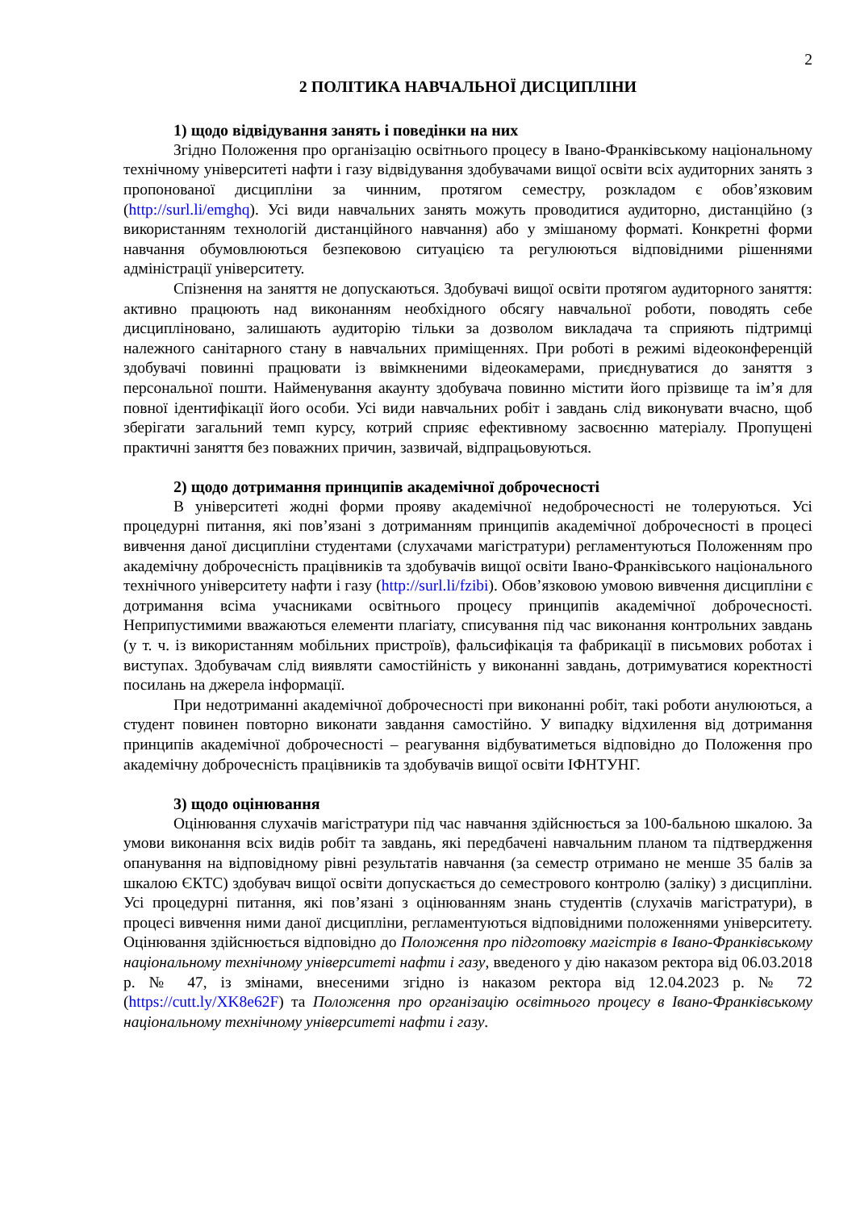2
2 ПОЛІТИКА НАВЧАЛЬНОЇ ДИСЦИПЛІНИ
1) щодо відвідування занять і поведінки на них
Згідно Положення про організацію освітнього процесу в Івано-Франківському національному технічному університеті нафти і газу відвідування здобувачами вищої освіти всіх аудиторних занять з пропонованої дисципліни за чинним, протягом семестру, розкладом є обов’язковим (http://surl.li/emghq). Усі види навчальних занять можуть проводитися аудиторно, дистанційно (з використанням технологій дистанційного навчання) або у змішаному форматі. Конкретні форми навчання обумовлюються безпековою ситуацією та регулюються відповідними рішеннями адміністрації університету.
Спізнення на заняття не допускаються. Здобувачі вищої освіти протягом аудиторного заняття: активно працюють над виконанням необхідного обсягу навчальної роботи, поводять себе дисципліновано, залишають аудиторію тільки за дозволом викладача та сприяють підтримці належного санітарного стану в навчальних приміщеннях. При роботі в режимі відеоконференцій здобувачі повинні працювати із ввімкненими відеокамерами, приєднуватися до заняття з персональної пошти. Найменування акаунту здобувача повинно містити його прізвище та ім’я для повної ідентифікації його особи. Усі види навчальних робіт і завдань слід виконувати вчасно, щоб зберігати загальний темп курсу, котрий сприяє ефективному засвоєнню матеріалу. Пропущені практичні заняття без поважних причин, зазвичай, відпрацьовуються.
2) щодо дотримання принципів академічної доброчесності
В університеті жодні форми прояву академічної недоброчесності не толеруються. Усі процедурні питання, які пов’язані з дотриманням принципів академічної доброчесності в процесі вивчення даної дисципліни студентами (слухачами магістратури) регламентуються Положенням про академічну доброчесність працівників та здобувачів вищої освіти Івано-Франківського національного технічного університету нафти і газу (http://surl.li/fzibi). Обов’язковою умовою вивчення дисципліни є дотримання всіма учасниками освітнього процесу принципів академічної доброчесності. Неприпустимими вважаються елементи плагіату, списування під час виконання контрольних завдань (у т. ч. із використанням мобільних пристроїв), фальсифікація та фабрикації в письмових роботах і виступах. Здобувачам слід виявляти самостійність у виконанні завдань, дотримуватися коректності посилань на джерела інформації.
При недотриманні академічної доброчесності при виконанні робіт, такі роботи анулюються, а студент повинен повторно виконати завдання самостійно. У випадку відхилення від дотримання принципів академічної доброчесності – реагування відбуватиметься відповідно до Положення про академічну доброчесність працівників та здобувачів вищої освіти ІФНТУНГ.
3) щодо оцінювання
Оцінювання слухачів магістратури під час навчання здійснюється за 100-бальною шкалою. За умови виконання всіх видів робіт та завдань, які передбачені навчальним планом та підтвердження опанування на відповідному рівні результатів навчання (за семестр отримано не менше 35 балів за шкалою ЄКТС) здобувач вищої освіти допускається до семестрового контролю (заліку) з дисципліни. Усі процедурні питання, які пов’язані з оцінюванням знань студентів (слухачів магістратури), в процесі вивчення ними даної дисципліни, регламентуються відповідними положеннями університету. Оцінювання здійснюється відповідно до Положення про підготовку магістрів в Івано-Франківському національному технічному університеті нафти і газу, введеного у дію наказом ректора від 06.03.2018 р. № 47, із змінами, внесеними згідно із наказом ректора від 12.04.2023 р. № 72 (https://cutt.ly/XK8e62F) та Положення про організацію освітнього процесу в Івано-Франківському національному технічному університеті нафти і газу.